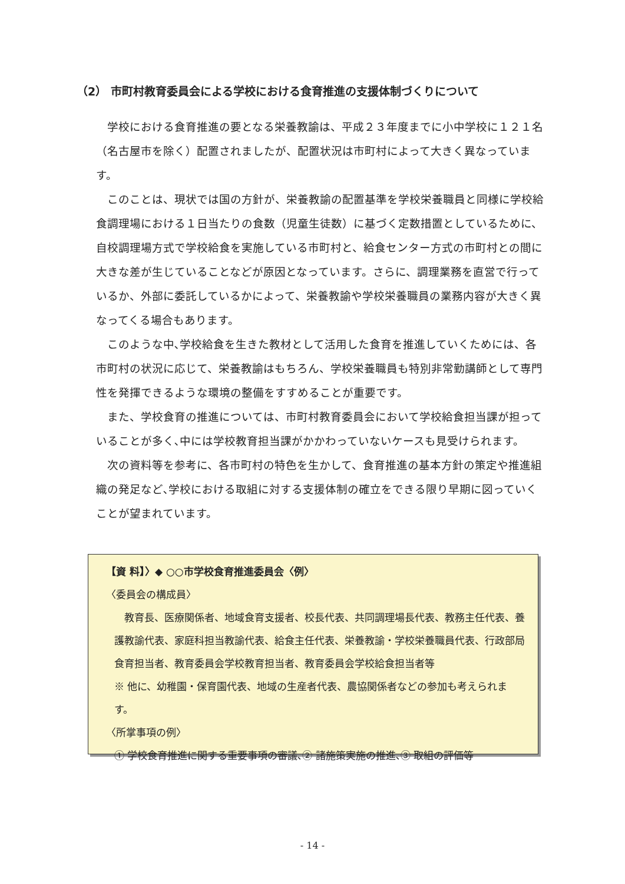（2） 市町村教育委員会による学校における食育推進の支援体制づくりについて
学校における食育推進の要となる栄養教諭は、平成２３年度までに小中学校に１２１名（名古屋市を除く）配置されましたが、配置状況は市町村によって大きく異なっています。
このことは、現状では国の方針が、栄養教諭の配置基準を学校栄養職員と同様に学校給食調理場における１日当たりの食数（児童生徒数）に基づく定数措置としているために、自校調理場方式で学校給食を実施している市町村と、給食センター方式の市町村との間に大きな差が生じていることなどが原因となっています。さらに、調理業務を直営で行っているか、外部に委託しているかによって、栄養教諭や学校栄養職員の業務内容が大きく異なってくる場合もあります。
このような中､学校給食を生きた教材として活用した食育を推進していくためには、各市町村の状況に応じて、栄養教諭はもちろん、学校栄養職員も特別非常勤講師として専門性を発揮できるような環境の整備をすすめることが重要です。
また、学校食育の推進については、市町村教育委員会において学校給食担当課が担っていることが多く､中には学校教育担当課がかかわっていないケースも見受けられます。
次の資料等を参考に、各市町村の特色を生かして、食育推進の基本方針の策定や推進組織の発足など､学校における取組に対する支援体制の確立をできる限り早期に図っていくことが望まれています。
【資 料】〉◆ ○○市学校食育推進委員会〈例〉
〈委員会の構成員〉
　教育長、医療関係者、地域食育支援者、校長代表、共同調理場長代表、教務主任代表、養護教諭代表、家庭科担当教諭代表、給食主任代表、栄養教諭・学校栄養職員代表、行政部局食育担当者、教育委員会学校教育担当者、教育委員会学校給食担当者等
※ 他に、幼稚園・保育園代表、地域の生産者代表、農協関係者などの参加も考えられます。
〈所掌事項の例〉
① 学校食育推進に関する重要事項の審議､② 諸施策実施の推進､③ 取組の評価等
- 14 -